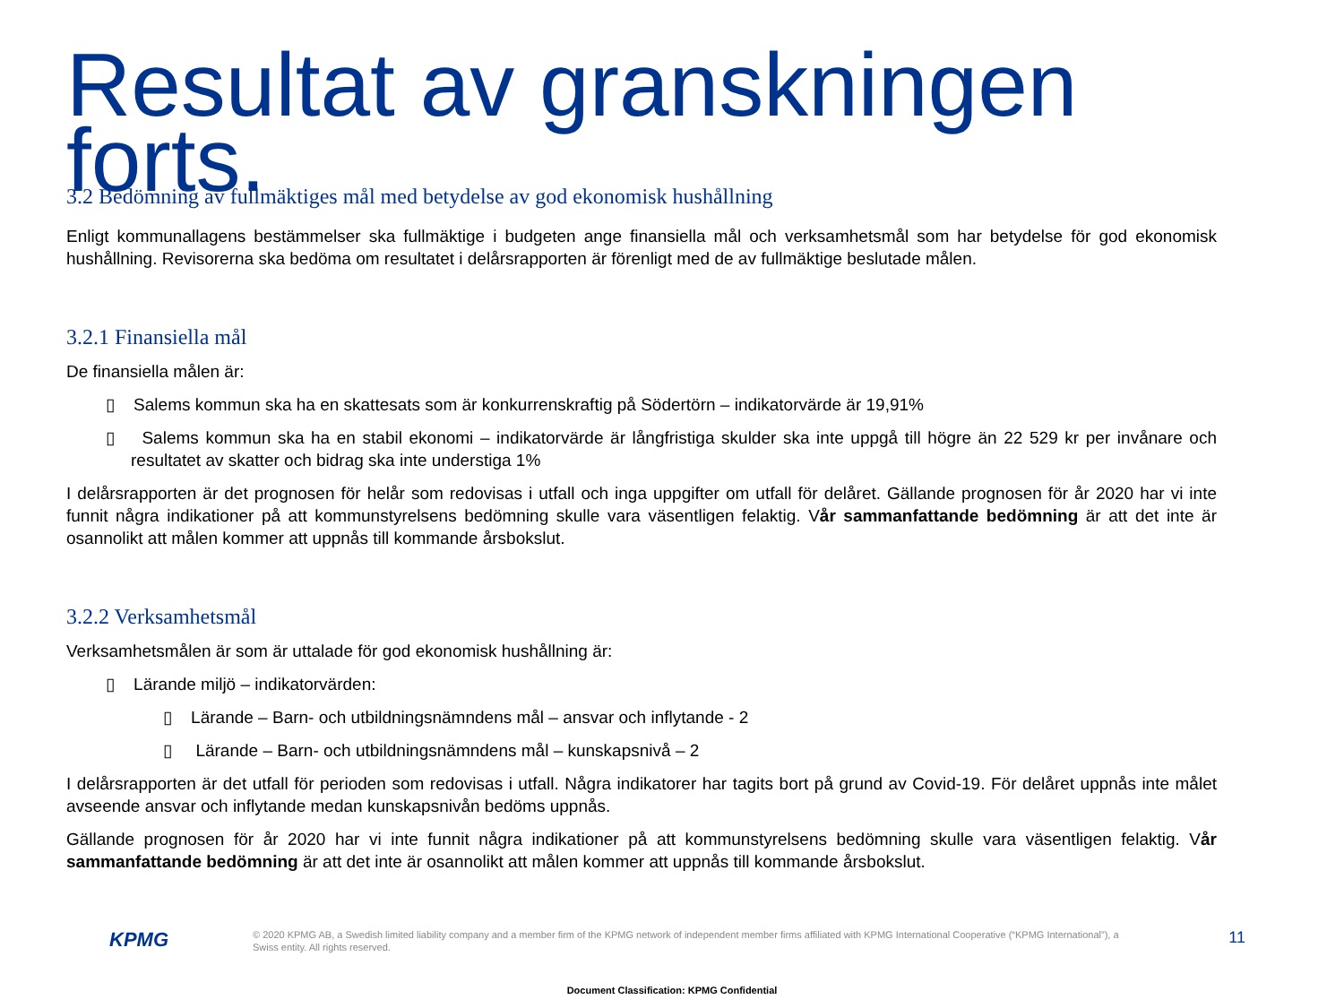Resultat av granskningen forts.
3.2 Bedömning av fullmäktiges mål med betydelse av god ekonomisk hushållning
Enligt kommunallagens bestämmelser ska fullmäktige i budgeten ange finansiella mål och verksamhetsmål som har betydelse för god ekonomisk hushållning. Revisorerna ska bedöma om resultatet i delårsrapporten är förenligt med de av fullmäktige beslutade målen.
3.2.1 Finansiella mål
De finansiella målen är:
▯ Salems kommun ska ha en skattesats som är konkurrenskraftig på Södertörn – indikatorvärde är 19,91%
▯ Salems kommun ska ha en stabil ekonomi – indikatorvärde är långfristiga skulder ska inte uppgå till högre än 22 529 kr per invånare och resultatet av skatter och bidrag ska inte understiga 1%
I delårsrapporten är det prognosen för helår som redovisas i utfall och inga uppgifter om utfall för delåret. Gällande prognosen för år 2020 har vi inte funnit några indikationer på att kommunstyrelsens bedömning skulle vara väsentligen felaktig. Vår sammanfattande bedömning är att det inte är osannolikt att målen kommer att uppnås till kommande årsbokslut.
3.2.2 Verksamhetsmål
Verksamhetsmålen är som är uttalade för god ekonomisk hushållning är:
▯ Lärande miljö – indikatorvärden:
▯ Lärande – Barn- och utbildningsnämndens mål – ansvar och inflytande - 2
▯ Lärande – Barn- och utbildningsnämndens mål – kunskapsnivå – 2
I delårsrapporten är det utfall för perioden som redovisas i utfall. Några indikatorer har tagits bort på grund av Covid-19. För delåret uppnås inte målet avseende ansvar och inflytande medan kunskapsnivån bedöms uppnås.
Gällande prognosen för år 2020 har vi inte funnit några indikationer på att kommunstyrelsens bedömning skulle vara väsentligen felaktig. Vår sammanfattande bedömning är att det inte är osannolikt att målen kommer att uppnås till kommande årsbokslut.
KPMG
© 2020 KPMG AB, a Swedish limited liability company and a member firm of the KPMG network of independent member firms affiliated with KPMG International Cooperative (“KPMG International”), a Swiss entity. All rights reserved.
11
Document Classification: KPMG Confidential